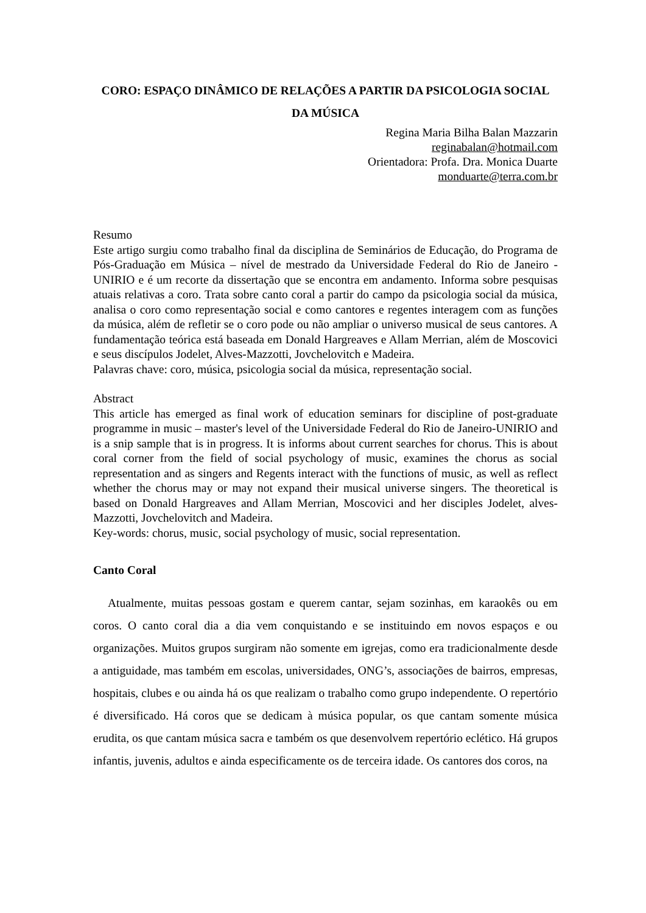CORO: ESPAÇO DINÂMICO DE RELAÇÕES A PARTIR DA PSICOLOGIA SOCIAL DA MÚSICA
Regina Maria Bilha Balan Mazzarin
reginabalan@hotmail.com
Orientadora: Profa. Dra. Monica Duarte
monduarte@terra.com.br
Resumo
Este artigo surgiu como trabalho final da disciplina de Seminários de Educação, do Programa de Pós-Graduação em Música – nível de mestrado da Universidade Federal do Rio de Janeiro - UNIRIO e é um recorte da dissertação que se encontra em andamento. Informa sobre pesquisas atuais relativas a coro. Trata sobre canto coral a partir do campo da psicologia social da música, analisa o coro como representação social e como cantores e regentes interagem com as funções da música, além de refletir se o coro pode ou não ampliar o universo musical de seus cantores. A fundamentação teórica está baseada em Donald Hargreaves e Allam Merrian, além de Moscovici e seus discípulos Jodelet, Alves-Mazzotti, Jovchelovitch e Madeira.
Palavras chave: coro, música, psicologia social da música, representação social.
Abstract
This article has emerged as final work of education seminars for discipline of post-graduate programme in music – master's level of the Universidade Federal do Rio de Janeiro-UNIRIO and is a snip sample that is in progress. It is informs about current searches for chorus. This is about coral corner from the field of social psychology of music, examines the chorus as social representation and as singers and Regents interact with the functions of music, as well as reflect whether the chorus may or may not expand their musical universe singers. The theoretical is based on Donald Hargreaves and Allam Merrian, Moscovici and her disciples Jodelet, alves-Mazzotti, Jovchelovitch and Madeira.
Key-words: chorus, music, social psychology of music, social representation.
Canto Coral
Atualmente, muitas pessoas gostam e querem cantar, sejam sozinhas, em karaokês ou em coros. O canto coral dia a dia vem conquistando e se instituindo em novos espaços e ou organizações. Muitos grupos surgiram não somente em igrejas, como era tradicionalmente desde a antiguidade, mas também em escolas, universidades, ONG’s, associações de bairros, empresas, hospitais, clubes e ou ainda há os que realizam o trabalho como grupo independente. O repertório é diversificado. Há coros que se dedicam à música popular, os que cantam somente música erudita, os que cantam música sacra e também os que desenvolvem repertório eclético. Há grupos infantis, juvenis, adultos e ainda especificamente os de terceira idade. Os cantores dos coros, na